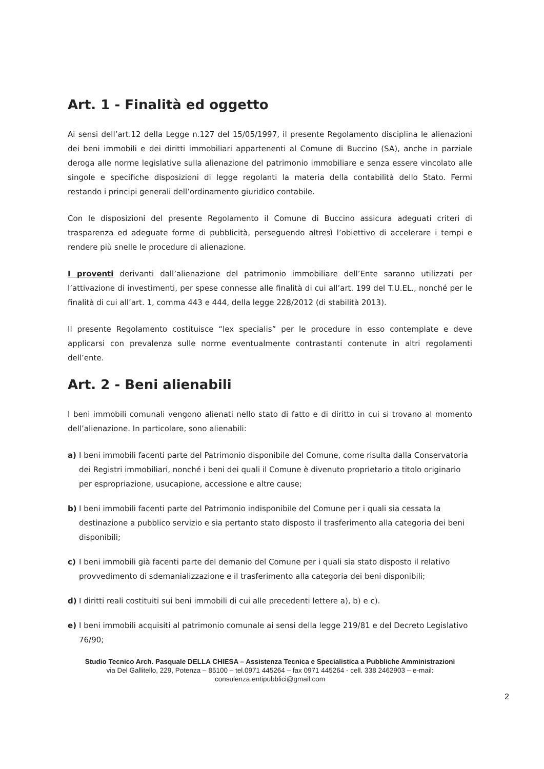Art. 1 - Finalità ed oggetto
Ai sensi dell’art.12 della Legge n.127 del 15/05/1997, il presente Regolamento disciplina le alienazioni dei beni immobili e dei diritti immobiliari appartenenti al Comune di Buccino (SA), anche in parziale deroga alle norme legislative sulla alienazione del patrimonio immobiliare e senza essere vincolato alle singole e specifiche disposizioni di legge regolanti la materia della contabilità dello Stato. Fermi restando i principi generali dell’ordinamento giuridico contabile.
Con le disposizioni del presente Regolamento il Comune di Buccino assicura adeguati criteri di trasparenza ed adeguate forme di pubblicità, perseguendo altresì l’obiettivo di accelerare i tempi e rendere più snelle le procedure di alienazione.
I proventi derivanti dall’alienazione del patrimonio immobiliare dell’Ente saranno utilizzati per l’attivazione di investimenti, per spese connesse alle finalità di cui all’art. 199 del T.U.EL., nonché per le finalità di cui all’art. 1, comma 443 e 444, della legge 228/2012 (di stabilità 2013).
Il presente Regolamento costituisce “lex specialis” per le procedure in esso contemplate e deve applicarsi con prevalenza sulle norme eventualmente contrastanti contenute in altri regolamenti dell’ente.
Art. 2 - Beni alienabili
I beni immobili comunali vengono alienati nello stato di fatto e di diritto in cui si trovano al momento dell’alienazione. In particolare, sono alienabili:
a) I beni immobili facenti parte del Patrimonio disponibile del Comune, come risulta dalla Conservatoria dei Registri immobiliari, nonché i beni dei quali il Comune è divenuto proprietario a titolo originario per espropriazione, usucapione, accessione e altre cause;
b) I beni immobili facenti parte del Patrimonio indisponibile del Comune per i quali sia cessata la destinazione a pubblico servizio e sia pertanto stato disposto il trasferimento alla categoria dei beni disponibili;
c) I beni immobili già facenti parte del demanio del Comune per i quali sia stato disposto il relativo provvedimento di sdemanializzazione e il trasferimento alla categoria dei beni disponibili;
d) I diritti reali costituiti sui beni immobili di cui alle precedenti lettere a), b) e c).
e) I beni immobili acquisiti al patrimonio comunale ai sensi della legge 219/81 e del Decreto Legislativo 76/90;
Studio Tecnico Arch. Pasquale DELLA CHIESA – Assistenza Tecnica e Specialistica a Pubbliche Amministrazioni
via Del Gallitello, 229, Potenza – 85100 – tel.0971 445264 – fax 0971 445264 - cell. 338 2462903 – e-mail: consulenza.entipubblici@gmail.com
2